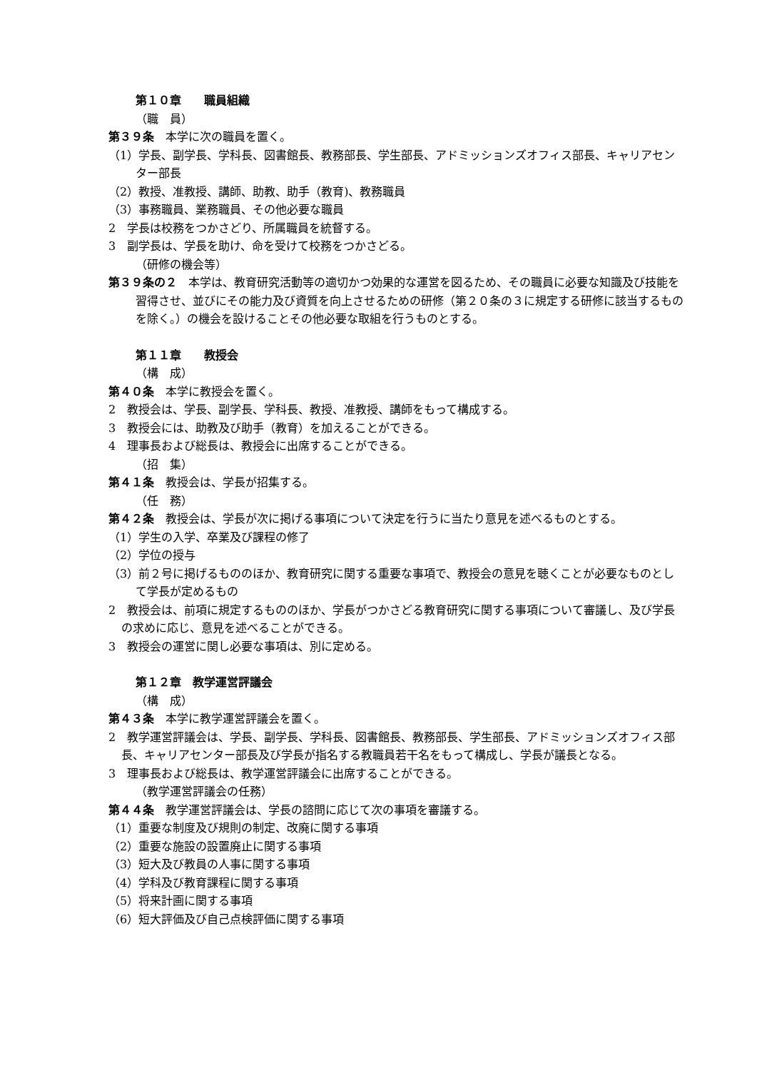第１０章　　職員組織
（職　員）
第３９条　本学に次の職員を置く。
（1）学長、副学長、学科長、図書館長、教務部長、学生部長、アドミッションズオフィス部長、キャリアセンター部長
（2）教授、准教授、講師、助教、助手（教育)、教務職員
（3）事務職員、業務職員、その他必要な職員
2　学長は校務をつかさどり、所属職員を統督する。
3　副学長は、学長を助け、命を受けて校務をつかさどる。
（研修の機会等）
第３９条の２　本学は、教育研究活動等の適切かつ効果的な運営を図るため、その職員に必要な知識及び技能を習得させ、並びにその能力及び資質を向上させるための研修（第２０条の３に規定する研修に該当するものを除く。）の機会を設けることその他必要な取組を行うものとする。
第１１章　　教授会
（構　成）
第４０条　本学に教授会を置く。
2　教授会は、学長、副学長、学科長、教授、准教授、講師をもって構成する。
3　教授会には、助教及び助手（教育）を加えることができる。
4　理事長および総長は、教授会に出席することができる。
（招　集）
第４１条　教授会は、学長が招集する。
（任　務）
第４２条　教授会は、学長が次に掲げる事項について決定を行うに当たり意見を述べるものとする。
（1）学生の入学、卒業及び課程の修了
（2）学位の授与
（3）前２号に掲げるもののほか、教育研究に関する重要な事項で、教授会の意見を聴くことが必要なものとして学長が定めるもの
2　教授会は、前項に規定するもののほか、学長がつかさどる教育研究に関する事項について審議し、及び学長の求めに応じ、意見を述べることができる。
3　教授会の運営に関し必要な事項は、別に定める。
第１２章　教学運営評議会
（構　成）
第４３条　本学に教学運営評議会を置く。
2　教学運営評議会は、学長、副学長、学科長、図書館長、教務部長、学生部長、アドミッションズオフィス部長、キャリアセンター部長及び学長が指名する教職員若干名をもって構成し、学長が議長となる。
3　理事長および総長は、教学運営評議会に出席することができる。
（教学運営評議会の任務）
第４４条　教学運営評議会は、学長の諮問に応じて次の事項を審議する。
（1）重要な制度及び規則の制定、改廃に関する事項
（2）重要な施設の設置廃止に関する事項
（3）短大及び教員の人事に関する事項
（4）学科及び教育課程に関する事項
（5）将来計画に関する事項
（6）短大評価及び自己点検評価に関する事項